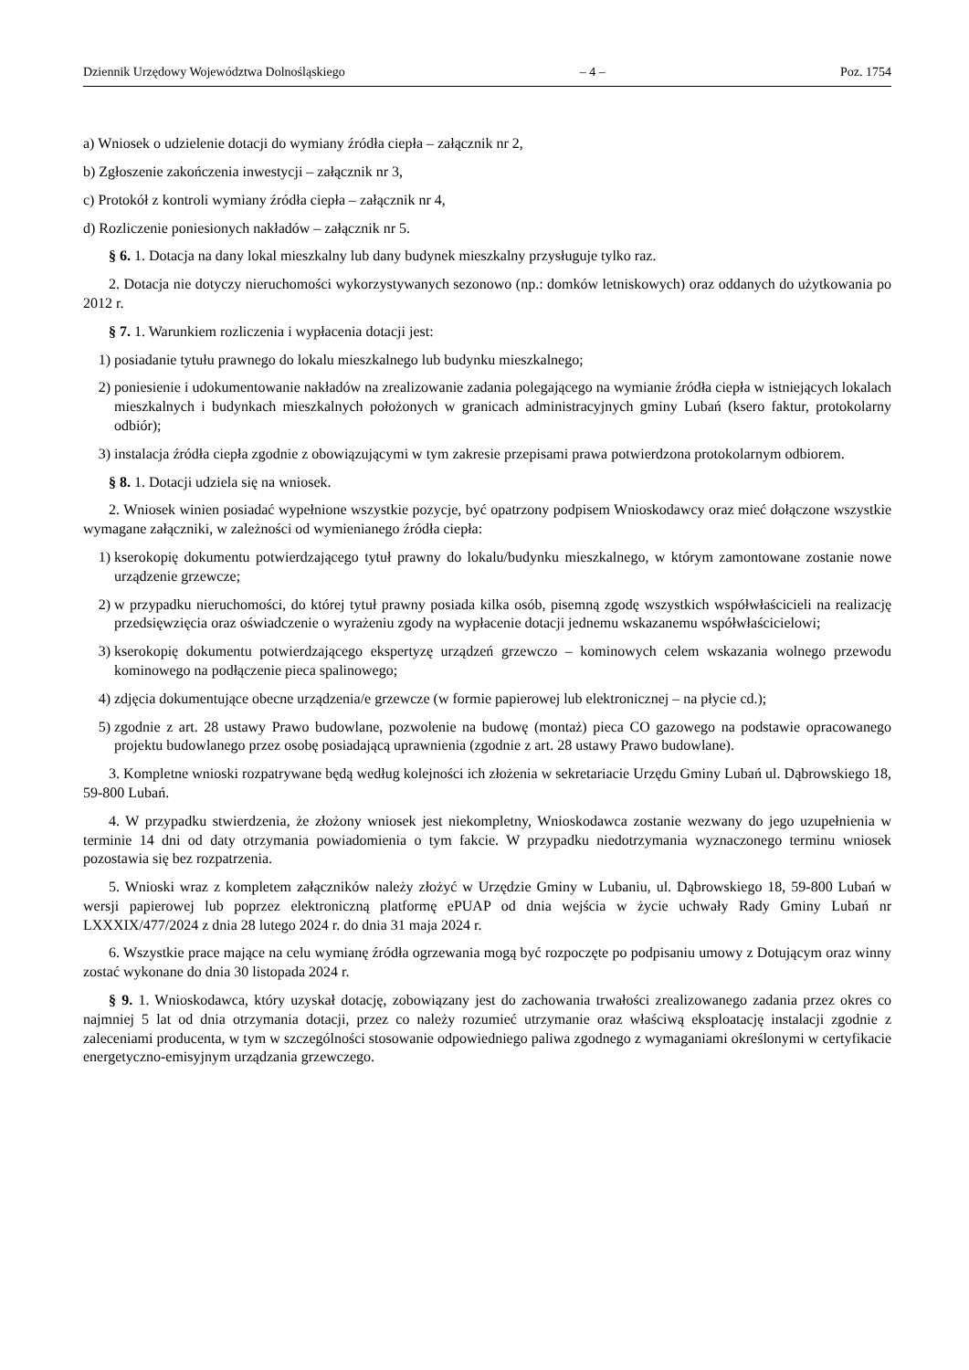Dziennik Urzędowy Województwa Dolnośląskiego – 4 – Poz. 1754
a) Wniosek o udzielenie dotacji do wymiany źródła ciepła – załącznik nr 2,
b) Zgłoszenie zakończenia inwestycji – załącznik nr 3,
c) Protokół z kontroli wymiany źródła ciepła – załącznik nr 4,
d) Rozliczenie poniesionych nakładów – załącznik nr 5.
§ 6. 1. Dotacja na dany lokal mieszkalny lub dany budynek mieszkalny przysługuje tylko raz.
2. Dotacja nie dotyczy nieruchomości wykorzystywanych sezonowo (np.: domków letniskowych) oraz oddanych do użytkowania po 2012 r.
§ 7. 1. Warunkiem rozliczenia i wypłacenia dotacji jest:
1) posiadanie tytułu prawnego do lokalu mieszkalnego lub budynku mieszkalnego;
2) poniesienie i udokumentowanie nakładów na zrealizowanie zadania polegającego na wymianie źródła ciepła w istniejących lokalach mieszkalnych i budynkach mieszkalnych położonych w granicach administracyjnych gminy Lubań (ksero faktur, protokolarny odbiór);
3) instalacja źródła ciepła zgodnie z obowiązującymi w tym zakresie przepisami prawa potwierdzona protokolarnym odbiorem.
§ 8. 1. Dotacji udziela się na wniosek.
2. Wniosek winien posiadać wypełnione wszystkie pozycje, być opatrzony podpisem Wnioskodawcy oraz mieć dołączone wszystkie wymagane załączniki, w zależności od wymienianego źródła ciepła:
1) kserokopię dokumentu potwierdzającego tytuł prawny do lokalu/budynku mieszkalnego, w którym zamontowane zostanie nowe urządzenie grzewcze;
2) w przypadku nieruchomości, do której tytuł prawny posiada kilka osób, pisemną zgodę wszystkich współwłaścicieli na realizację przedsięwzięcia oraz oświadczenie o wyrażeniu zgody na wypłacenie dotacji jednemu wskazanemu współwłaścicielowi;
3) kserokopię dokumentu potwierdzającego ekspertyzę urządzeń grzewczo – kominowych celem wskazania wolnego przewodu kominowego na podłączenie pieca spalinowego;
4) zdjęcia dokumentujące obecne urządzenia/e grzewcze (w formie papierowej lub elektronicznej – na płycie cd.);
5) zgodnie z art. 28 ustawy Prawo budowlane, pozwolenie na budowę (montaż) pieca CO gazowego na podstawie opracowanego projektu budowlanego przez osobę posiadającą uprawnienia (zgodnie z art. 28 ustawy Prawo budowlane).
3. Kompletne wnioski rozpatrywane będą według kolejności ich złożenia w sekretariacie Urzędu Gminy Lubań ul. Dąbrowskiego 18, 59-800 Lubań.
4. W przypadku stwierdzenia, że złożony wniosek jest niekompletny, Wnioskodawca zostanie wezwany do jego uzupełnienia w terminie 14 dni od daty otrzymania powiadomienia o tym fakcie. W przypadku niedotrzymania wyznaczonego terminu wniosek pozostawia się bez rozpatrzenia.
5. Wnioski wraz z kompletem załączników należy złożyć w Urzędzie Gminy w Lubaniu, ul. Dąbrowskiego 18, 59-800 Lubań w wersji papierowej lub poprzez elektroniczną platformę ePUAP od dnia wejścia w życie uchwały Rady Gminy Lubań nr LXXXIX/477/2024 z dnia 28 lutego 2024 r. do dnia 31 maja 2024 r.
6. Wszystkie prace mające na celu wymianę źródła ogrzewania mogą być rozpoczęte po podpisaniu umowy z Dotującym oraz winny zostać wykonane do dnia 30 listopada 2024 r.
§ 9. 1. Wnioskodawca, który uzyskał dotację, zobowiązany jest do zachowania trwałości zrealizowanego zadania przez okres co najmniej 5 lat od dnia otrzymania dotacji, przez co należy rozumieć utrzymanie oraz właściwą eksploatację instalacji zgodnie z zaleceniami producenta, w tym w szczególności stosowanie odpowiedniego paliwa zgodnego z wymaganiami określonymi w certyfikacie energetyczno-emisyjnym urządzania grzewczego.